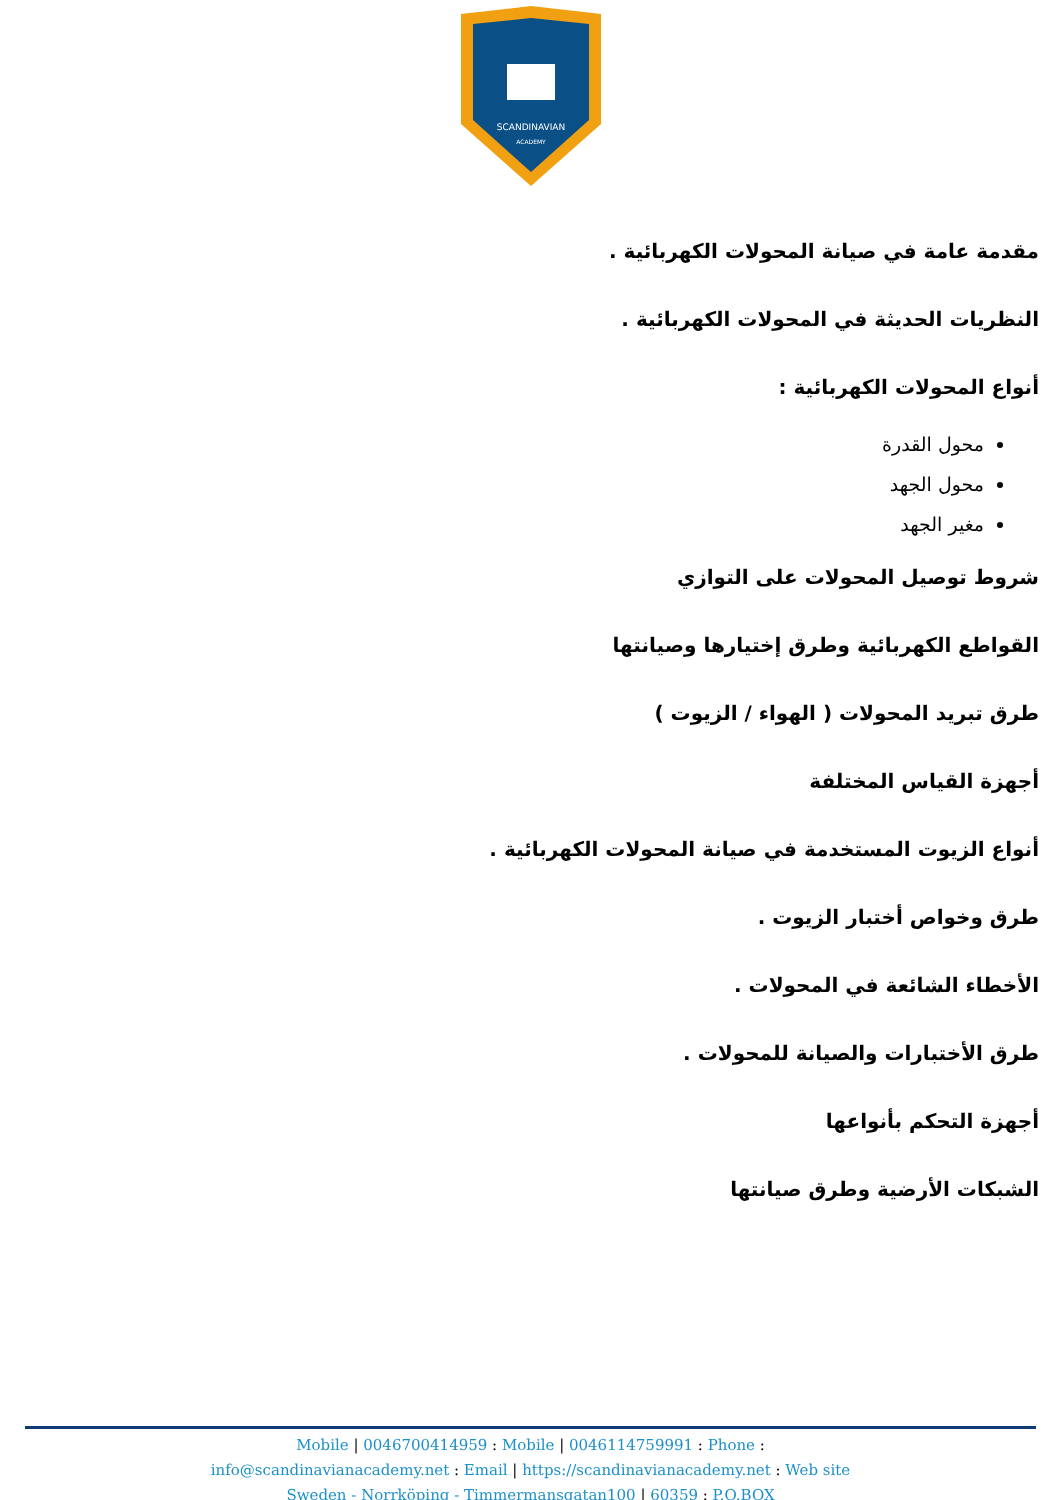SCANDINAVIAN
ACADEMY
مقدمة عامة في صيانة المحولات الكهربائية .
النظريات الحديثة في المحولات الكهربائية .
أنواع المحولات الكهربائية :
محول القدرة
محول الجهد
مغير الجهد
شروط توصيل المحولات على التوازي
القواطع الكهربائية وطرق إختيارها وصيانتها
طرق تبريد المحولات ( الهواء / الزيوت )
أجهزة القياس المختلفة
أنواع الزيوت المستخدمة في صيانة المحولات الكهربائية .
طرق وخواص أختبار الزيوت .
الأخطاء الشائعة في المحولات .
طرق الأختبارات والصيانة للمحولات .
أجهزة التحكم بأنواعها
الشبكات الأرضية وطرق صيانتها
Mobile | 0046700414959 : Mobile | 0046114759991 : Phone :
info@scandinavianacademy.net : Email | https://scandinavianacademy.net : Web site
Sweden - Norrköping - Timmermansgatan100 | 60359 : P.O.BOX